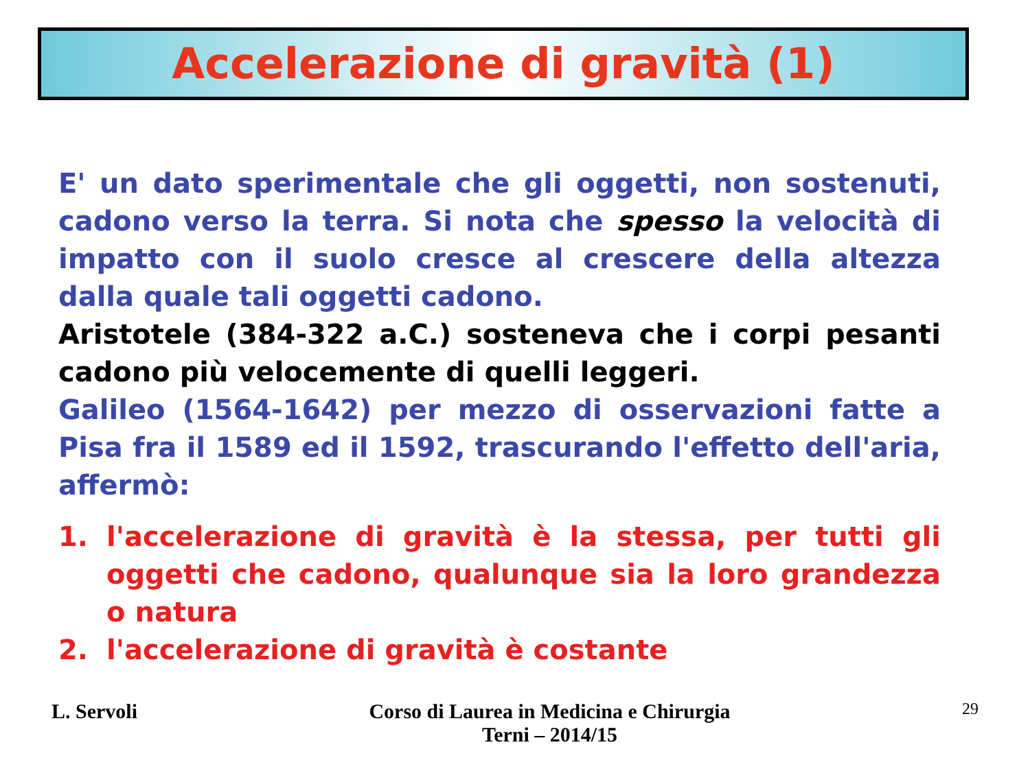Accelerazione di gravità (1)
E' un dato sperimentale che gli oggetti, non sostenuti, cadono verso la terra. Si nota che spesso la velocità di impatto con il suolo cresce al crescere della altezza dalla quale tali oggetti cadono.
Aristotele (384-322 a.C.) sosteneva che i corpi pesanti cadono più velocemente di quelli leggeri.
Galileo (1564-1642) per mezzo di osservazioni fatte a Pisa fra il 1589 ed il 1592, trascurando l'effetto dell'aria, affermò:
1. l'accelerazione di gravità è la stessa, per tutti gli oggetti che cadono, qualunque sia la loro grandezza o natura
2. l'accelerazione di gravità è costante
L. Servoli Corso di Laurea in Medicina e Chirurgia
Terni – 2014/15 29